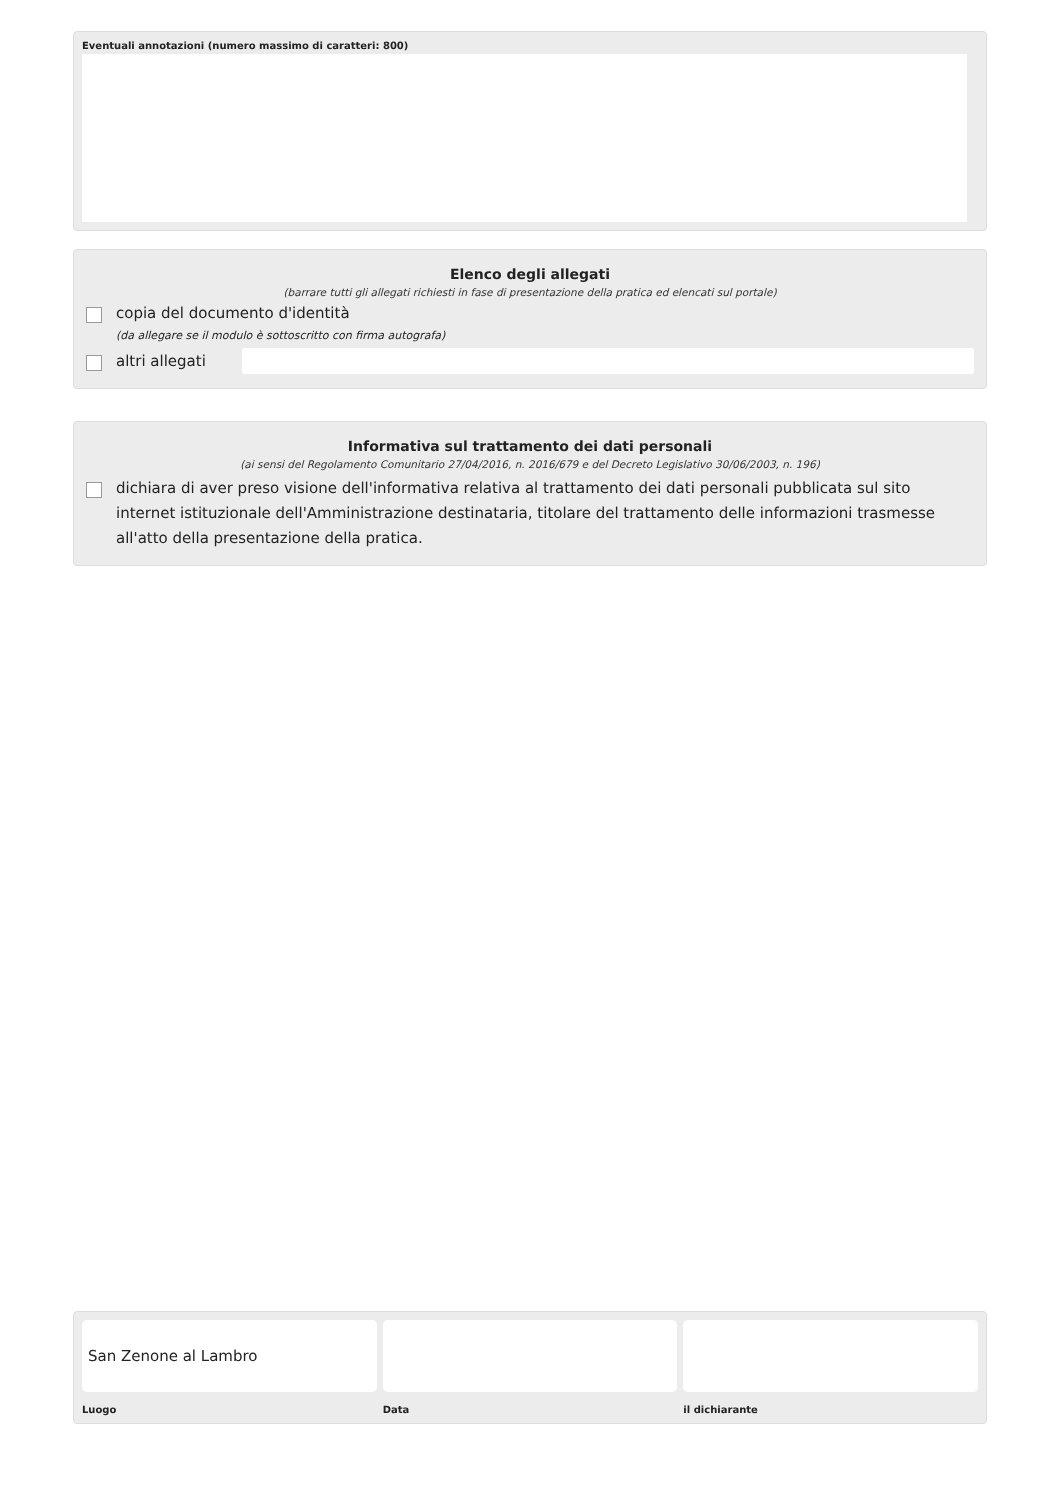Eventuali annotazioni (numero massimo di caratteri: 800)
Elenco degli allegati
(barrare tutti gli allegati richiesti in fase di presentazione della pratica ed elencati sul portale)
copia del documento d'identità
(da allegare se il modulo è sottoscritto con firma autografa)
altri allegati
Informativa sul trattamento dei dati personali
(ai sensi del Regolamento Comunitario 27/04/2016, n. 2016/679 e del Decreto Legislativo 30/06/2003, n. 196)
dichiara di aver preso visione dell'informativa relativa al trattamento dei dati personali pubblicata sul sito internet istituzionale dell'Amministrazione destinataria, titolare del trattamento delle informazioni trasmesse all'atto della presentazione della pratica.
San Zenone al Lambro
Luogo
Data il dichiarante